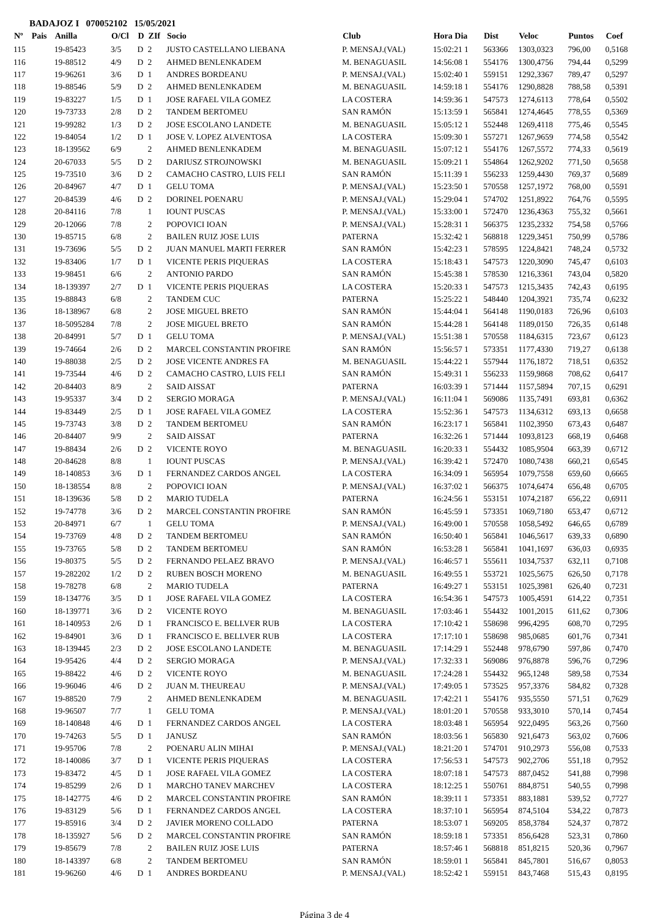BADAJOZ I 070052102 15/05/2021
| Nº | Pais | Anilla | O/Cl | D | ZIf | Socio | Club | Hora Dia | Dist | Veloc | Puntos | Coef |
| --- | --- | --- | --- | --- | --- | --- | --- | --- | --- | --- | --- | --- |
| 115 | | 19-85423 | 3/5 | D | 2 | JUSTO CASTELLANO LIEBANA | P. MENSAJ.(VAL) | 15:02:21 1 | 563366 | 1303,0323 | 796,00 | 0,5168 |
| 116 | | 19-88512 | 4/9 | D | 2 | AHMED BENLENKADEM | M. BENAGUASIL | 14:56:08 1 | 554176 | 1300,4756 | 794,44 | 0,5299 |
| 117 | | 19-96261 | 3/6 | D | 1 | ANDRES BORDEANU | P. MENSAJ.(VAL) | 15:02:40 1 | 559151 | 1292,3367 | 789,47 | 0,5297 |
| 118 | | 19-88546 | 5/9 | D | 2 | AHMED BENLENKADEM | M. BENAGUASIL | 14:59:18 1 | 554176 | 1290,8828 | 788,58 | 0,5391 |
| 119 | | 19-83227 | 1/5 | D | 1 | JOSE RAFAEL VILA GOMEZ | LA COSTERA | 14:59:36 1 | 547573 | 1274,6113 | 778,64 | 0,5502 |
| 120 | | 19-73733 | 2/8 | D | 2 | TANDEM BERTOMEU | SAN RAMÓN | 15:13:59 1 | 565841 | 1274,4645 | 778,55 | 0,5369 |
| 121 | | 19-99282 | 1/3 | D | 2 | JOSE ESCOLANO LANDETE | M. BENAGUASIL | 15:05:12 1 | 552448 | 1269,4118 | 775,46 | 0,5545 |
| 122 | | 19-84054 | 1/2 | D | 1 | JOSE V. LOPEZ ALVENTOSA | LA COSTERA | 15:09:30 1 | 557271 | 1267,9659 | 774,58 | 0,5542 |
| 123 | | 18-139562 | 6/9 | | 2 | AHMED BENLENKADEM | M. BENAGUASIL | 15:07:12 1 | 554176 | 1267,5572 | 774,33 | 0,5619 |
| 124 | | 20-67033 | 5/5 | D | 2 | DARIUSZ STROJNOWSKI | M. BENAGUASIL | 15:09:21 1 | 554864 | 1262,9202 | 771,50 | 0,5658 |
| 125 | | 19-73510 | 3/6 | D | 2 | CAMACHO CASTRO, LUIS FELI | SAN RAMÓN | 15:11:39 1 | 556233 | 1259,4430 | 769,37 | 0,5689 |
| 126 | | 20-84967 | 4/7 | D | 1 | GELU TOMA | P. MENSAJ.(VAL) | 15:23:50 1 | 570558 | 1257,1972 | 768,00 | 0,5591 |
| 127 | | 20-84539 | 4/6 | D | 2 | DORINEL POENARU | P. MENSAJ.(VAL) | 15:29:04 1 | 574702 | 1251,8922 | 764,76 | 0,5595 |
| 128 | | 20-84116 | 7/8 | | 1 | IOUNT PUSCAS | P. MENSAJ.(VAL) | 15:33:00 1 | 572470 | 1236,4363 | 755,32 | 0,5661 |
| 129 | | 20-12066 | 7/8 | | 2 | POPOVICI IOAN | P. MENSAJ.(VAL) | 15:28:31 1 | 566375 | 1235,2332 | 754,58 | 0,5766 |
| 130 | | 19-85715 | 6/8 | | 2 | BAILEN RUIZ JOSE LUIS | PATERNA | 15:32:42 1 | 568818 | 1229,3451 | 750,99 | 0,5786 |
| 131 | | 19-73696 | 5/5 | D | 2 | JUAN MANUEL MARTI FERRER | SAN RAMÓN | 15:42:23 1 | 578595 | 1224,8421 | 748,24 | 0,5732 |
| 132 | | 19-83406 | 1/7 | D | 1 | VICENTE PERIS PIQUERAS | LA COSTERA | 15:18:43 1 | 547573 | 1220,3090 | 745,47 | 0,6103 |
| 133 | | 19-98451 | 6/6 | | 2 | ANTONIO PARDO | SAN RAMÓN | 15:45:38 1 | 578530 | 1216,3361 | 743,04 | 0,5820 |
| 134 | | 18-139397 | 2/7 | D | 1 | VICENTE PERIS PIQUERAS | LA COSTERA | 15:20:33 1 | 547573 | 1215,3435 | 742,43 | 0,6195 |
| 135 | | 19-88843 | 6/8 | | 2 | TANDEM CUC | PATERNA | 15:25:22 1 | 548440 | 1204,3921 | 735,74 | 0,6232 |
| 136 | | 18-138967 | 6/8 | | 2 | JOSE MIGUEL BRETO | SAN RAMÓN | 15:44:04 1 | 564148 | 1190,0183 | 726,96 | 0,6103 |
| 137 | | 18-5095284 | 7/8 | | 2 | JOSE MIGUEL BRETO | SAN RAMÓN | 15:44:28 1 | 564148 | 1189,0150 | 726,35 | 0,6148 |
| 138 | | 20-84991 | 5/7 | D | 1 | GELU TOMA | P. MENSAJ.(VAL) | 15:51:38 1 | 570558 | 1184,6315 | 723,67 | 0,6123 |
| 139 | | 19-74664 | 2/6 | D | 2 | MARCEL CONSTANTIN PROFIRE | SAN RAMÓN | 15:56:57 1 | 573351 | 1177,4330 | 719,27 | 0,6138 |
| 140 | | 19-88038 | 2/5 | D | 2 | JOSE VICENTE ANDRES FA | M. BENAGUASIL | 15:44:22 1 | 557944 | 1176,1872 | 718,51 | 0,6352 |
| 141 | | 19-73544 | 4/6 | D | 2 | CAMACHO CASTRO, LUIS FELI | SAN RAMÓN | 15:49:31 1 | 556233 | 1159,9868 | 708,62 | 0,6417 |
| 142 | | 20-84403 | 8/9 | | 2 | SAID AISSAT | PATERNA | 16:03:39 1 | 571444 | 1157,5894 | 707,15 | 0,6291 |
| 143 | | 19-95337 | 3/4 | D | 2 | SERGIO MORAGA | P. MENSAJ.(VAL) | 16:11:04 1 | 569086 | 1135,7491 | 693,81 | 0,6362 |
| 144 | | 19-83449 | 2/5 | D | 1 | JOSE RAFAEL VILA GOMEZ | LA COSTERA | 15:52:36 1 | 547573 | 1134,6312 | 693,13 | 0,6658 |
| 145 | | 19-73743 | 3/8 | D | 2 | TANDEM BERTOMEU | SAN RAMÓN | 16:23:17 1 | 565841 | 1102,3950 | 673,43 | 0,6487 |
| 146 | | 20-84407 | 9/9 | | 2 | SAID AISSAT | PATERNA | 16:32:26 1 | 571444 | 1093,8123 | 668,19 | 0,6468 |
| 147 | | 19-88434 | 2/6 | D | 2 | VICENTE ROYO | M. BENAGUASIL | 16:20:33 1 | 554432 | 1085,9504 | 663,39 | 0,6712 |
| 148 | | 20-84628 | 8/8 | | 1 | IOUNT PUSCAS | P. MENSAJ.(VAL) | 16:39:42 1 | 572470 | 1080,7438 | 660,21 | 0,6545 |
| 149 | | 18-140853 | 3/6 | D | 1 | FERNANDEZ CARDOS ANGEL | LA COSTERA | 16:34:09 1 | 565954 | 1079,7558 | 659,60 | 0,6665 |
| 150 | | 18-138554 | 8/8 | | 2 | POPOVICI IOAN | P. MENSAJ.(VAL) | 16:37:02 1 | 566375 | 1074,6474 | 656,48 | 0,6705 |
| 151 | | 18-139636 | 5/8 | D | 2 | MARIO TUDELA | PATERNA | 16:24:56 1 | 553151 | 1074,2187 | 656,22 | 0,6911 |
| 152 | | 19-74778 | 3/6 | D | 2 | MARCEL CONSTANTIN PROFIRE | SAN RAMÓN | 16:45:59 1 | 573351 | 1069,7180 | 653,47 | 0,6712 |
| 153 | | 20-84971 | 6/7 | | 1 | GELU TOMA | P. MENSAJ.(VAL) | 16:49:00 1 | 570558 | 1058,5492 | 646,65 | 0,6789 |
| 154 | | 19-73769 | 4/8 | D | 2 | TANDEM BERTOMEU | SAN RAMÓN | 16:50:40 1 | 565841 | 1046,5617 | 639,33 | 0,6890 |
| 155 | | 19-73765 | 5/8 | D | 2 | TANDEM BERTOMEU | SAN RAMÓN | 16:53:28 1 | 565841 | 1041,1697 | 636,03 | 0,6935 |
| 156 | | 19-80375 | 5/5 | D | 2 | FERNANDO PELAEZ BRAVO | P. MENSAJ.(VAL) | 16:46:57 1 | 555611 | 1034,7537 | 632,11 | 0,7108 |
| 157 | | 19-282202 | 1/2 | D | 2 | RUBEN BOSCH MORENO | M. BENAGUASIL | 16:49:55 1 | 553721 | 1025,5675 | 626,50 | 0,7178 |
| 158 | | 19-78278 | 6/8 | | 2 | MARIO TUDELA | PATERNA | 16:49:27 1 | 553151 | 1025,3981 | 626,40 | 0,7231 |
| 159 | | 18-134776 | 3/5 | D | 1 | JOSE RAFAEL VILA GOMEZ | LA COSTERA | 16:54:36 1 | 547573 | 1005,4591 | 614,22 | 0,7351 |
| 160 | | 18-139771 | 3/6 | D | 2 | VICENTE ROYO | M. BENAGUASIL | 17:03:46 1 | 554432 | 1001,2015 | 611,62 | 0,7306 |
| 161 | | 18-140953 | 2/6 | D | 1 | FRANCISCO E. BELLVER RUB | LA COSTERA | 17:10:42 1 | 558698 | 996,4295 | 608,70 | 0,7295 |
| 162 | | 19-84901 | 3/6 | D | 1 | FRANCISCO E. BELLVER RUB | LA COSTERA | 17:17:10 1 | 558698 | 985,0685 | 601,76 | 0,7341 |
| 163 | | 18-139445 | 2/3 | D | 2 | JOSE ESCOLANO LANDETE | M. BENAGUASIL | 17:14:29 1 | 552448 | 978,6790 | 597,86 | 0,7470 |
| 164 | | 19-95426 | 4/4 | D | 2 | SERGIO MORAGA | P. MENSAJ.(VAL) | 17:32:33 1 | 569086 | 976,8878 | 596,76 | 0,7296 |
| 165 | | 19-88422 | 4/6 | D | 2 | VICENTE ROYO | M. BENAGUASIL | 17:24:28 1 | 554432 | 965,1248 | 589,58 | 0,7534 |
| 166 | | 19-96046 | 4/6 | D | 2 | JUAN M. THEUREAU | P. MENSAJ.(VAL) | 17:49:05 1 | 573525 | 957,3376 | 584,82 | 0,7328 |
| 167 | | 19-88520 | 7/9 | | 2 | AHMED BENLENKADEM | M. BENAGUASIL | 17:42:21 1 | 554176 | 935,5550 | 571,51 | 0,7629 |
| 168 | | 19-96507 | 7/7 | | 1 | GELU TOMA | P. MENSAJ.(VAL) | 18:01:20 1 | 570558 | 933,3010 | 570,14 | 0,7454 |
| 169 | | 18-140848 | 4/6 | D | 1 | FERNANDEZ CARDOS ANGEL | LA COSTERA | 18:03:48 1 | 565954 | 922,0495 | 563,26 | 0,7560 |
| 170 | | 19-74263 | 5/5 | D | 1 | JANUSZ | SAN RAMÓN | 18:03:56 1 | 565830 | 921,6473 | 563,02 | 0,7606 |
| 171 | | 19-95706 | 7/8 | | 2 | POENARU ALIN MIHAI | P. MENSAJ.(VAL) | 18:21:20 1 | 574701 | 910,2973 | 556,08 | 0,7533 |
| 172 | | 18-140086 | 3/7 | D | 1 | VICENTE PERIS PIQUERAS | LA COSTERA | 17:56:53 1 | 547573 | 902,2706 | 551,18 | 0,7952 |
| 173 | | 19-83472 | 4/5 | D | 1 | JOSE RAFAEL VILA GOMEZ | LA COSTERA | 18:07:18 1 | 547573 | 887,0452 | 541,88 | 0,7998 |
| 174 | | 19-85299 | 2/6 | D | 1 | MARCHO TANEV MARCHEV | LA COSTERA | 18:12:25 1 | 550761 | 884,8751 | 540,55 | 0,7998 |
| 175 | | 18-142775 | 4/6 | D | 2 | MARCEL CONSTANTIN PROFIRE | SAN RAMÓN | 18:39:11 1 | 573351 | 883,1881 | 539,52 | 0,7727 |
| 176 | | 19-83129 | 5/6 | D | 1 | FERNANDEZ CARDOS ANGEL | LA COSTERA | 18:37:10 1 | 565954 | 874,5104 | 534,22 | 0,7873 |
| 177 | | 19-85916 | 3/4 | D | 2 | JAVIER MORENO COLLADO | PATERNA | 18:53:07 1 | 569205 | 858,3784 | 524,37 | 0,7872 |
| 178 | | 18-135927 | 5/6 | D | 2 | MARCEL CONSTANTIN PROFIRE | SAN RAMÓN | 18:59:18 1 | 573351 | 856,6428 | 523,31 | 0,7860 |
| 179 | | 19-85679 | 7/8 | | 2 | BAILEN RUIZ JOSE LUIS | PATERNA | 18:57:46 1 | 568818 | 851,8215 | 520,36 | 0,7967 |
| 180 | | 18-143397 | 6/8 | | 2 | TANDEM BERTOMEU | SAN RAMÓN | 18:59:01 1 | 565841 | 845,7801 | 516,67 | 0,8053 |
| 181 | | 19-96260 | 4/6 | D | 1 | ANDRES BORDEANU | P. MENSAJ.(VAL) | 18:52:42 1 | 559151 | 843,7468 | 515,43 | 0,8195 |
Página 3 de 4